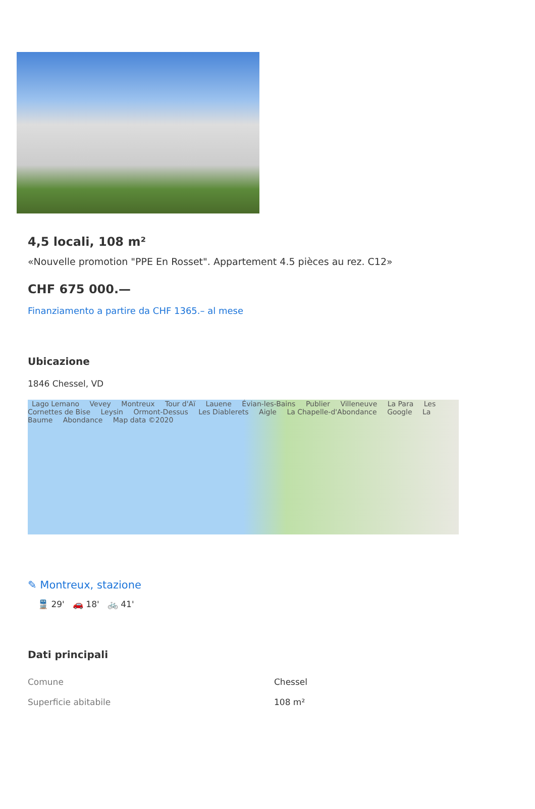4,5 locali, 108 m²
«Nouvelle promotion "PPE En Rosset". Appartement 4.5 pièces au rez. C12»
CHF 675 000.—
Finanziamento a partire da CHF 1365.– al mese
Ubicazione
1846 Chessel, VD
Lago Lemano Vevey Montreux Tour d'Aï Lauene Évian-les-Bains Publier Villeneuve La Para Les Cornettes de Bise Leysin Ormont-Dessus Les Diablerets Aigle La Chapelle-d'Abondance Google La Baume Abondance Map data ©2020
✎ Montreux, stazione
🚆 29' 🚗 18' 🚲 41'
Dati principali
| Comune | Chessel |
| Superficie abitabile | 108 m² |